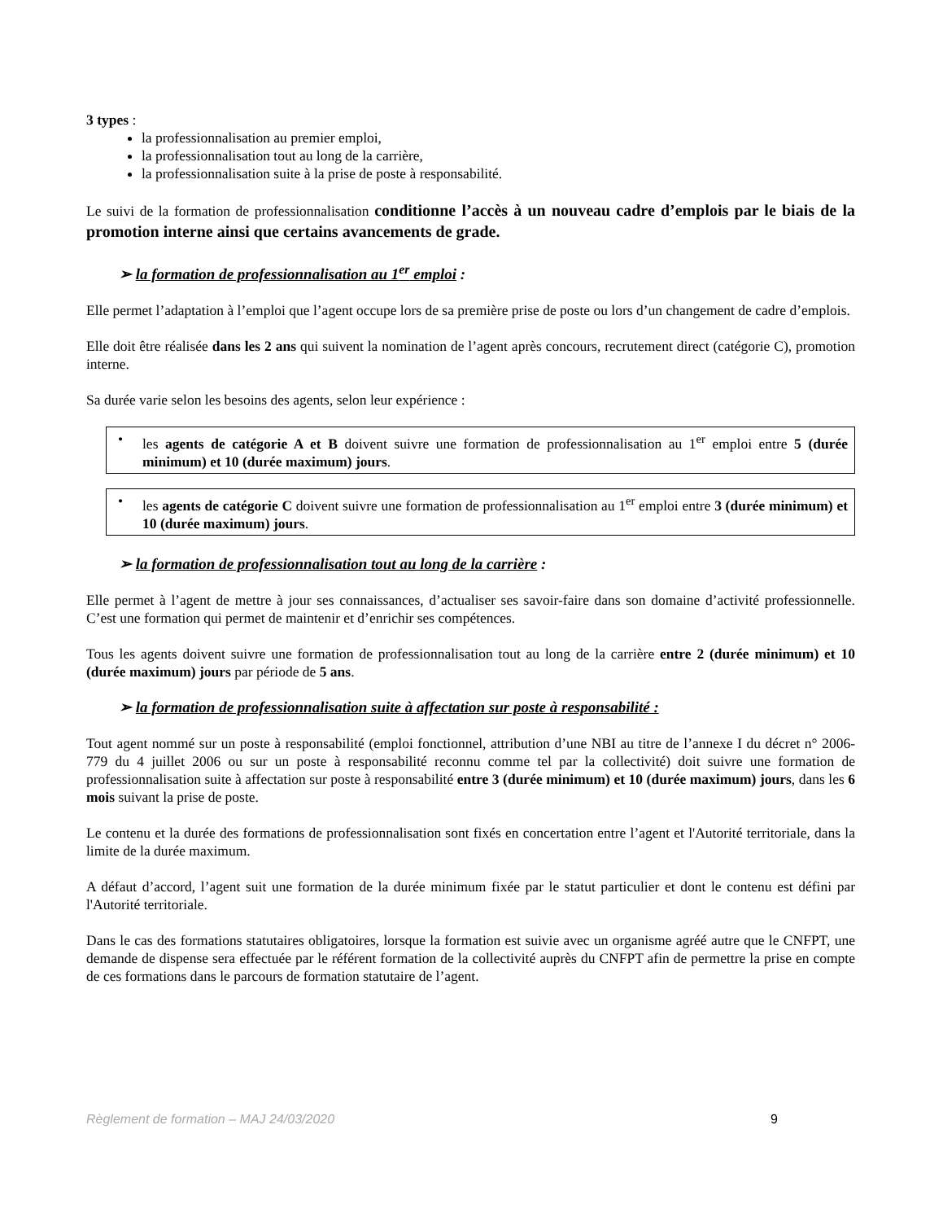3 types :
la professionnalisation au premier emploi,
la professionnalisation tout au long de la carrière,
la professionnalisation suite à la prise de poste à responsabilité.
Le suivi de la formation de professionnalisation conditionne l’accès à un nouveau cadre d’emplois par le biais de la promotion interne ainsi que certains avancements de grade.
➢ la formation de professionnalisation au 1<sup>er</sup> emploi :
Elle permet l’adaptation à l’emploi que l’agent occupe lors de sa première prise de poste ou lors d’un changement de cadre d’emplois.
Elle doit être réalisée dans les 2 ans qui suivent la nomination de l’agent après concours, recrutement direct (catégorie C), promotion interne.
Sa durée varie selon les besoins des agents, selon leur expérience :
• les agents de catégorie A et B doivent suivre une formation de professionnalisation au 1<sup>er</sup> emploi entre 5 (durée minimum) et 10 (durée maximum) jours.
• les agents de catégorie C doivent suivre une formation de professionnalisation au 1<sup>er</sup> emploi entre 3 (durée minimum) et 10 (durée maximum) jours.
➢ la formation de professionnalisation tout au long de la carrière :
Elle permet à l’agent de mettre à jour ses connaissances, d’actualiser ses savoir-faire dans son domaine d’activité professionnelle. C’est une formation qui permet de maintenir et d’enrichir ses compétences.
Tous les agents doivent suivre une formation de professionnalisation tout au long de la carrière entre 2 (durée minimum) et 10 (durée maximum) jours par période de 5 ans.
➢ la formation de professionnalisation suite à affectation sur poste à responsabilité :
Tout agent nommé sur un poste à responsabilité (emploi fonctionnel, attribution d’une NBI au titre de l’annexe I du décret n° 2006-779 du 4 juillet 2006 ou sur un poste à responsabilité reconnu comme tel par la collectivité) doit suivre une formation de professionnalisation suite à affectation sur poste à responsabilité entre 3 (durée minimum) et 10 (durée maximum) jours, dans les 6 mois suivant la prise de poste.
Le contenu et la durée des formations de professionnalisation sont fixés en concertation entre l’agent et l'Autorité territoriale, dans la limite de la durée maximum.
A défaut d’accord, l’agent suit une formation de la durée minimum fixée par le statut particulier et dont le contenu est défini par l'Autorité territoriale.
Dans le cas des formations statutaires obligatoires, lorsque la formation est suivie avec un organisme agréé autre que le CNFPT, une demande de dispense sera effectuée par le référent formation de la collectivité auprès du CNFPT afin de permettre la prise en compte de ces formations dans le parcours de formation statutaire de l’agent.
Règlement de formation – MAJ 24/03/2020 9